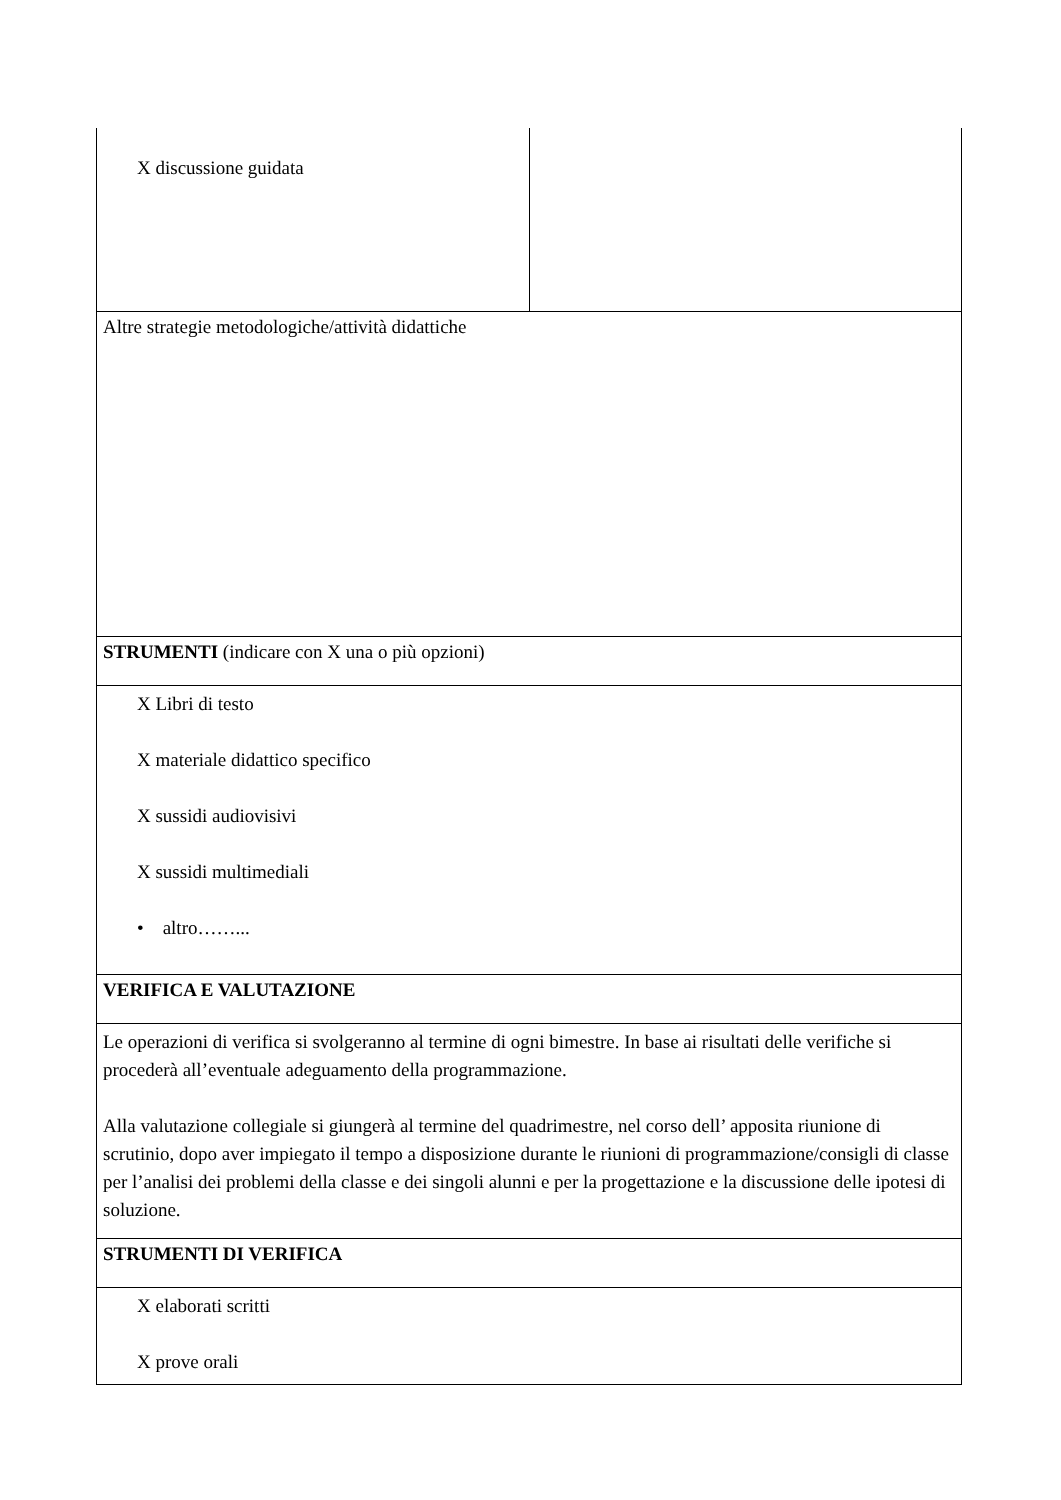| X discussione guidata | |
| Altre strategie metodologiche/attività didattiche | |
| STRUMENTI (indicare con X una o più opzioni) | |
| X Libri di testo X materiale didattico specifico X sussidi audiovisivi X sussidi multimediali • altro……... | |
| VERIFICA E VALUTAZIONE | |
| Le operazioni di verifica si svolgeranno al termine di ogni bimestre. In base ai risultati delle verifiche si procederà all’eventuale adeguamento della programmazione. Alla valutazione collegiale si giungerà al termine del quadrimestre, nel corso dell’ apposita riunione di scrutinio, dopo aver impiegato il tempo a disposizione durante le riunioni di programmazione/consigli di classe per l’analisi dei problemi della classe e dei singoli alunni e per la progettazione e la discussione delle ipotesi di soluzione. | |
| STRUMENTI DI VERIFICA | |
| X elaborati scritti X prove orali | |